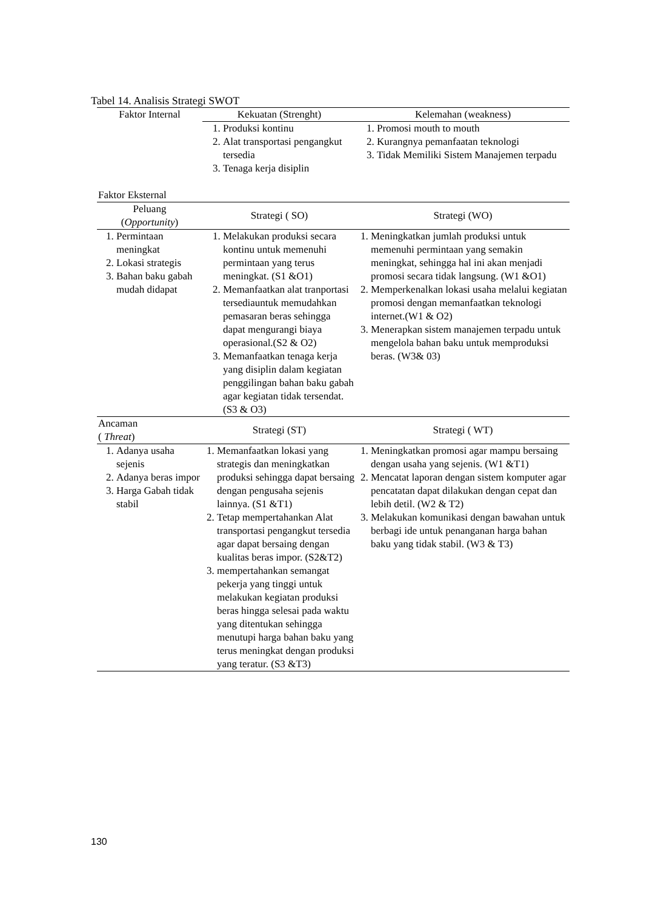Tabel 14. Analisis Strategi SWOT
| Faktor Internal | Kekuatan (Strenght) | Kelemahan (weakness) |
| | 1. Produksi kontinu 2. Alat transportasi pengangkut tersedia 3. Tenaga kerja disiplin | 1. Promosi mouth to mouth 2. Kurangnya pemanfaatan teknologi 3. Tidak Memiliki Sistem Manajemen terpadu |
| Faktor Eksternal | | |
| Peluang ( Opportunity ) | Strategi ( SO) | Strategi (WO) |
| 1. Permintaan meningkat 2. Lokasi strategis 3. Bahan baku gabah mudah didapat | 1. Melakukan produksi secara kontinu untuk memenuhi permintaan yang terus meningkat. (S1 &O1) 2. Memanfaatkan alat tranportasi tersediauntuk memudahkan pemasaran beras sehingga dapat mengurangi biaya operasional.(S2 & O2) 3. Memanfaatkan tenaga kerja yang disiplin dalam kegiatan penggilingan bahan baku gabah agar kegiatan tidak tersendat. (S3 & O3) | 1. Meningkatkan jumlah produksi untuk memenuhi permintaan yang semakin meningkat, sehingga hal ini akan menjadi promosi secara tidak langsung. (W1 &O1) 2. Memperkenalkan lokasi usaha melalui kegiatan promosi dengan memanfaatkan teknologi internet.(W1 & O2) 3. Menerapkan sistem manajemen terpadu untuk mengelola bahan baku untuk memproduksi beras. (W3& 03) |
| Ancaman ( Threat ) | Strategi (ST) | Strategi ( WT) |
| 1. Adanya usaha sejenis 2. Adanya beras impor 3. Harga Gabah tidak stabil | 1. Memanfaatkan lokasi yang strategis dan meningkatkan produksi sehingga dapat bersaing dengan pengusaha sejenis lainnya. (S1 &T1) 2. Tetap mempertahankan Alat transportasi pengangkut tersedia agar dapat bersaing dengan kualitas beras impor. (S2&T2) 3. mempertahankan semangat pekerja yang tinggi untuk melakukan kegiatan produksi beras hingga selesai pada waktu yang ditentukan sehingga menutupi harga bahan baku yang terus meningkat dengan produksi yang teratur. (S3 &T3) | 1. Meningkatkan promosi agar mampu bersaing dengan usaha yang sejenis. (W1 &T1) 2. Mencatat laporan dengan sistem komputer agar pencatatan dapat dilakukan dengan cepat dan lebih detil. (W2 & T2) 3. Melakukan komunikasi dengan bawahan untuk berbagi ide untuk penanganan harga bahan baku yang tidak stabil. (W3 & T3) |
130